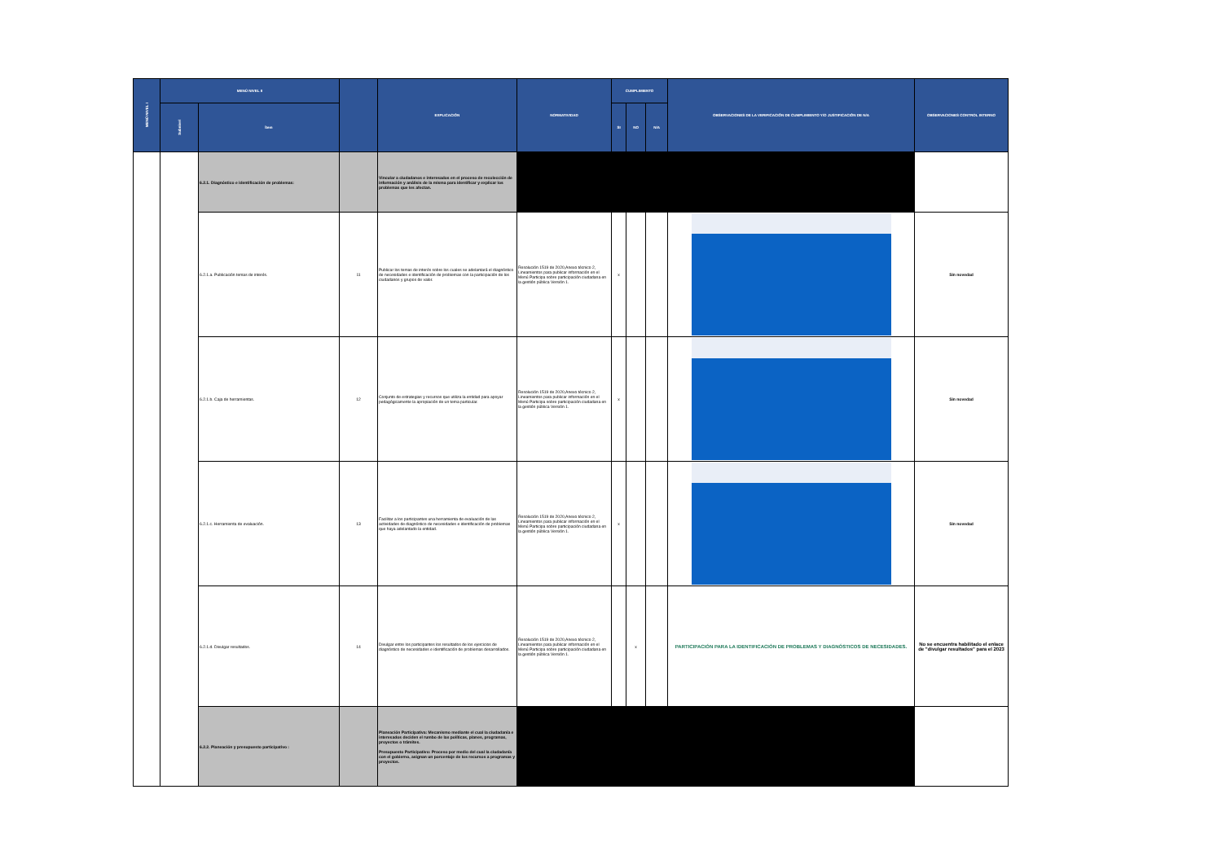| MENÚ NIVEL I | MENÚ NIVEL II | | | EXPLICACIÓN | NORMATIVIDAD | CUMPLIMIENTO | | | OBSERVACIONES DE LA VERIFICACIÓN DE CUMPLIMIENTO Y/O JUSTIFICACIÓN DE N/A | OBSERVACIONES CONTROL INTERNO |
| --- | --- | --- | --- | --- | --- | --- | --- | --- | --- | --- |
| | Subnivel | Ítem | | | | SI | NO | N/A | | |
| | | 6.2.1. Diagnóstico e identificación de problemas: | | Vincular a ciudadanos e interesados en el proceso de recolección de información y análisis de la misma para identificar y explicar los problemas que les afectan. | | | | | | |
| | | 6.2.1.a. Publicación temas de interés. | 11 | Publicar los temas de interés sobre los cuales se adelantará el diagnóstico de necesidades e identificación de problemas con la participación de los ciudadanos y grupos de valor. | Resolución 1519 de 2020,Anexo técnico 2, Lineamientos para publicar información en el Menú Participa sobre participación ciudadana en la gestión pública Versión 1. | x | | | | Sin novedad |
| | | 6.2.1.b. Caja de herramientas. | 12 | Conjunto de estrategias y recursos que utiliza la entidad para apoyar pedagógicamente la apropiación de un tema particular. | Resolución 1519 de 2020,Anexo técnico 2, Lineamientos para publicar información en el Menú Participa sobre participación ciudadana en la gestión pública Versión 1. | x | | | | Sin novedad |
| | | 6.2.1.c. Herramienta de evaluación. | 13 | Facilitar a los participantes una herramienta de evaluación de las actividades de diagnóstico de necesidades e identificación de problemas que haya adelantado la entidad. | Resolución 1519 de 2020,Anexo técnico 2, Lineamientos para publicar información en el Menú Participa sobre participación ciudadana en la gestión pública Versión 1. | x | | | | Sin novedad |
| | | 6.2.1.d. Divulgar resultados. | 14 | Divulgar entre los participantes los resultados de los ejercicios de diagnóstico de necesidades e identificación de problemas desarrollados. | Resolución 1519 de 2020,Anexo técnico 2, Lineamientos para publicar información en el Menú Participa sobre participación ciudadana en la gestión pública Versión 1. | | x | | PARTICIPACIÓN PARA LA IDENTIFICACIÓN DE PROBLEMAS Y DIAGNÓSTICOS DE NECESIDADES. | No se encuentra habilitado el enlace de "divulgar resultados" para el 2023 |
| | | 6.2.2. Planeación y presupuesto participativo : | | Planeación Participativa: Mecanismo mediante el cual la ciudadanía e interesados deciden el rumbo de las políticas, planes, programas, proyectos o trámites. Presupuesto Participativo: Proceso por medio del cual la ciudadanía con el gobierno, asignan un porcentaje de los recursos a programas y proyectos. | | | | | | |